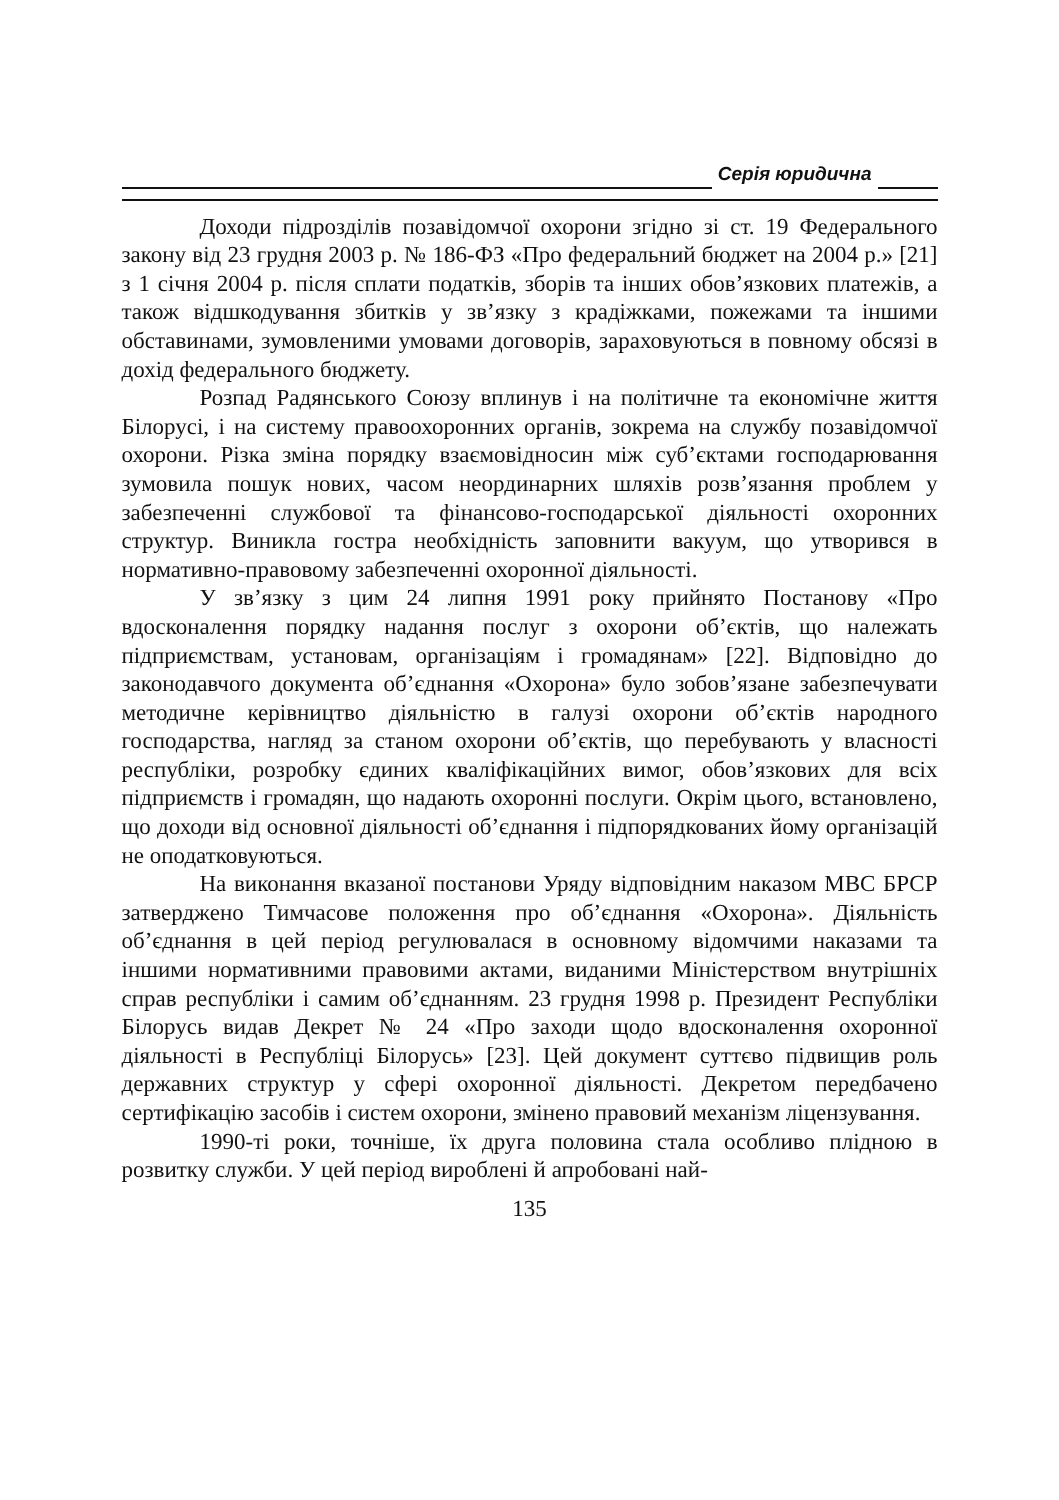Серія юридична
Доходи підрозділів позавідомчої охорони згідно зі ст. 19 Федерального закону від 23 грудня 2003 р. № 186-ФЗ «Про федеральний бюджет на 2004 р.» [21] з 1 січня 2004 р. після сплати податків, зборів та інших обов’язкових платежів, а також відшкодування збитків у зв’язку з крадіжками, пожежами та іншими обставинами, зумовленими умовами договорів, зараховуються в повному обсязі в дохід федерального бюджету.
Розпад Радянського Союзу вплинув і на політичне та економічне життя Білорусі, і на систему правоохоронних органів, зокрема на службу позавідомчої охорони. Різка зміна порядку взаємовідносин між суб’єктами господарювання зумовила пошук нових, часом неординарних шляхів розв’язання проблем у забезпеченні службової та фінансово-господарської діяльності охоронних структур. Виникла гостра необхідність заповнити вакуум, що утворився в нормативно-правовому забезпеченні охоронної діяльності.
У зв’язку з цим 24 липня 1991 року прийнято Постанову «Про вдосконалення порядку надання послуг з охорони об’єктів, що належать підприємствам, установам, організаціям і громадянам» [22]. Відповідно до законодавчого документа об’єднання «Охорона» було зобов’язане забезпечувати методичне керівництво діяльністю в галузі охорони об’єктів народного господарства, нагляд за станом охорони об’єктів, що перебувають у власності республіки, розробку єдиних кваліфікаційних вимог, обов’язкових для всіх підприємств і громадян, що надають охоронні послуги. Окрім цього, встановлено, що доходи від основної діяльності об’єднання і підпорядкованих йому організацій не оподатковуються.
На виконання вказаної постанови Уряду відповідним наказом МВС БРСР затверджено Тимчасове положення про об’єднання «Охорона». Діяльність об’єднання в цей період регулювалася в основному відомчими наказами та іншими нормативними правовими актами, виданими Міністерством внутрішніх справ республіки і самим об’єднанням. 23 грудня 1998 р. Президент Республіки Білорусь видав Декрет № 24 «Про заходи щодо вдосконалення охоронної діяльності в Республіці Білорусь» [23]. Цей документ суттєво підвищив роль державних структур у сфері охоронної діяльності. Декретом передбачено сертифікацію засобів і систем охорони, змінено правовий механізм ліцензування.
1990-ті роки, точніше, їх друга половина стала особливо плідною в розвитку служби. У цей період вироблені й апробовані най-
135